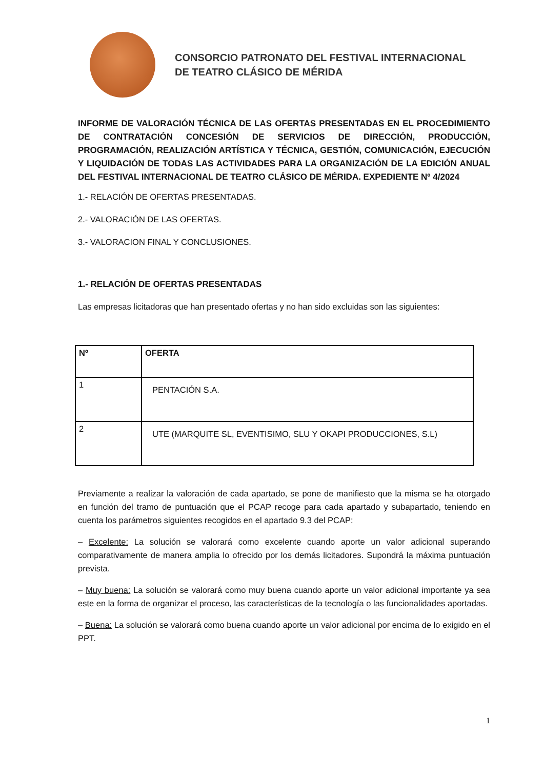CONSORCIO PATRONATO DEL FESTIVAL INTERNACIONAL
DE TEATRO CLÁSICO DE MÉRIDA
INFORME DE VALORACIÓN TÉCNICA DE LAS OFERTAS PRESENTADAS EN EL PROCEDIMIENTO DE CONTRATACIÓN CONCESIÓN DE SERVICIOS DE DIRECCIÓN, PRODUCCIÓN, PROGRAMACIÓN, REALIZACIÓN ARTÍSTICA Y TÉCNICA, GESTIÓN, COMUNICACIÓN, EJECUCIÓN Y LIQUIDACIÓN DE TODAS LAS ACTIVIDADES PARA LA ORGANIZACIÓN DE LA EDICIÓN ANUAL DEL FESTIVAL INTERNACIONAL DE TEATRO CLÁSICO DE MÉRIDA. EXPEDIENTE Nº 4/2024
1.- RELACIÓN DE OFERTAS PRESENTADAS.
2.- VALORACIÓN DE LAS OFERTAS.
3.- VALORACION FINAL Y CONCLUSIONES.
1.- RELACIÓN DE OFERTAS PRESENTADAS
Las empresas licitadoras que han presentado ofertas y no han sido excluidas son las siguientes:
| Nº | OFERTA |
| --- | --- |
| 1 | PENTACIÓN S.A. |
| 2 | UTE (MARQUITE SL, EVENTISIMO, SLU Y OKAPI PRODUCCIONES, S.L) |
Previamente a realizar la valoración de cada apartado, se pone de manifiesto que la misma se ha otorgado en función del tramo de puntuación que el PCAP recoge para cada apartado y subapartado, teniendo en cuenta los parámetros siguientes recogidos en el apartado 9.3 del PCAP:
– Excelente: La solución se valorará como excelente cuando aporte un valor adicional superando comparativamente de manera amplia lo ofrecido por los demás licitadores. Supondrá la máxima puntuación prevista.
– Muy buena: La solución se valorará como muy buena cuando aporte un valor adicional importante ya sea este en la forma de organizar el proceso, las características de la tecnología o las funcionalidades aportadas.
– Buena: La solución se valorará como buena cuando aporte un valor adicional por encima de lo exigido en el PPT.
1